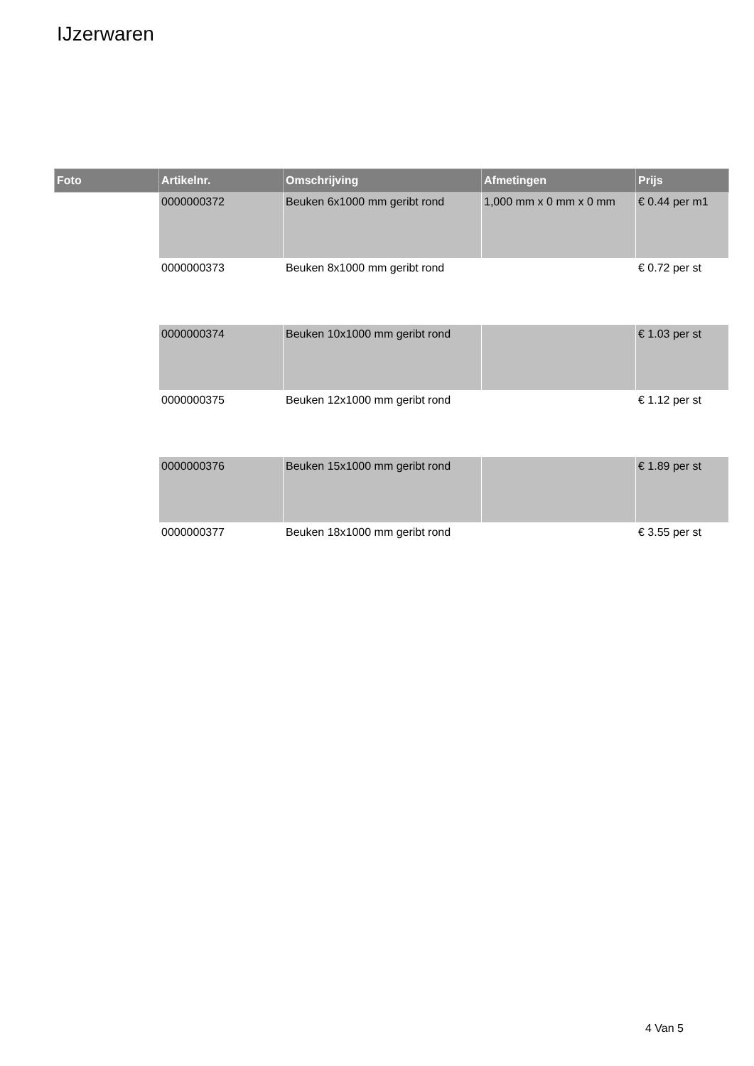IJzerwaren
| Foto | Artikelnr. | Omschrijving | Afmetingen | Prijs |
| --- | --- | --- | --- | --- |
| | 0000000372 | Beuken 6x1000 mm geribt rond | 1,000 mm x 0 mm x 0 mm | € 0.44 per m1 |
| | 0000000373 | Beuken 8x1000 mm geribt rond | | € 0.72 per st |
| | 0000000374 | Beuken 10x1000 mm geribt rond | | € 1.03 per st |
| | 0000000375 | Beuken 12x1000 mm geribt rond | | € 1.12 per st |
| | 0000000376 | Beuken 15x1000 mm geribt rond | | € 1.89 per st |
| | 0000000377 | Beuken 18x1000 mm geribt rond | | € 3.55 per st |
4 Van 5